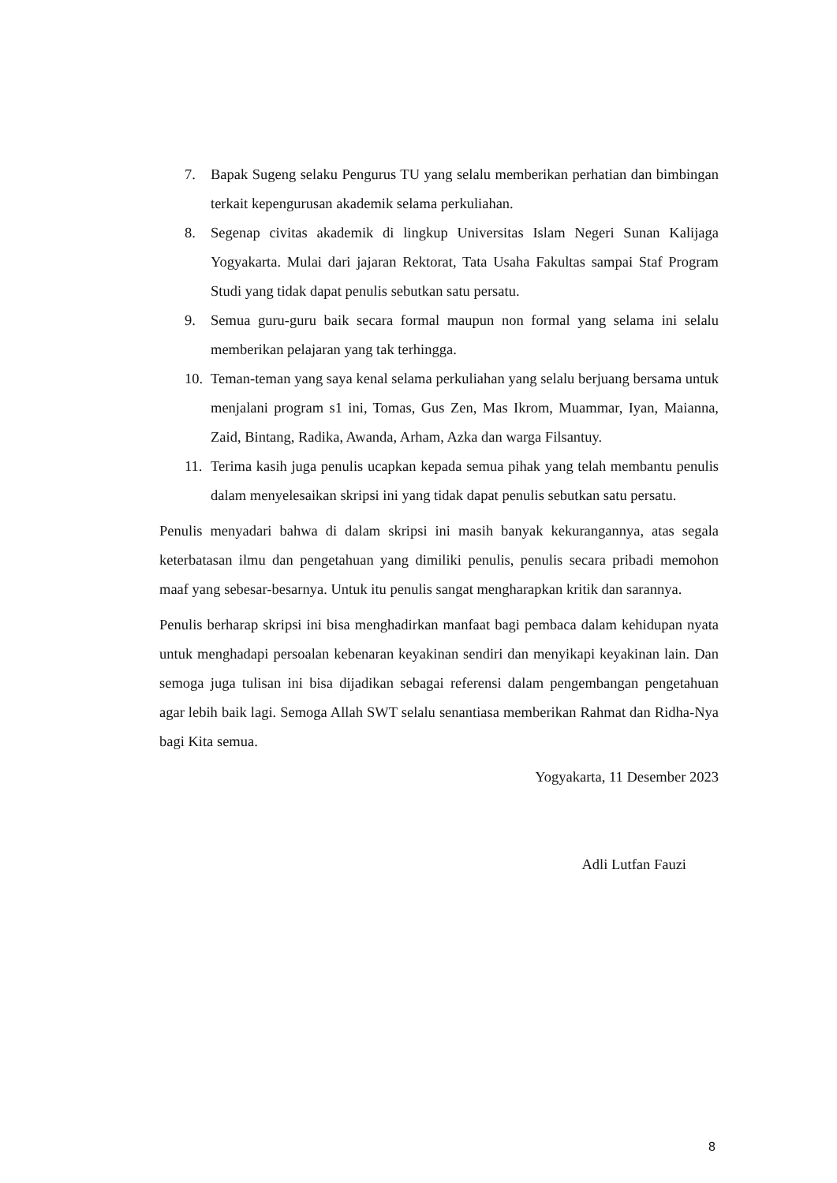7. Bapak Sugeng selaku Pengurus TU yang selalu memberikan perhatian dan bimbingan terkait kepengurusan akademik selama perkuliahan.
8. Segenap civitas akademik di lingkup Universitas Islam Negeri Sunan Kalijaga Yogyakarta. Mulai dari jajaran Rektorat, Tata Usaha Fakultas sampai Staf Program Studi yang tidak dapat penulis sebutkan satu persatu.
9. Semua guru-guru baik secara formal maupun non formal yang selama ini selalu memberikan pelajaran yang tak terhingga.
10. Teman-teman yang saya kenal selama perkuliahan yang selalu berjuang bersama untuk menjalani program s1 ini, Tomas, Gus Zen, Mas Ikrom, Muammar, Iyan, Maianna, Zaid, Bintang, Radika, Awanda, Arham, Azka dan warga Filsantuy.
11. Terima kasih juga penulis ucapkan kepada semua pihak yang telah membantu penulis dalam menyelesaikan skripsi ini yang tidak dapat penulis sebutkan satu persatu.
Penulis menyadari bahwa di dalam skripsi ini masih banyak kekurangannya, atas segala keterbatasan ilmu dan pengetahuan yang dimiliki penulis, penulis secara pribadi memohon maaf yang sebesar-besarnya. Untuk itu penulis sangat mengharapkan kritik dan sarannya.
Penulis berharap skripsi ini bisa menghadirkan manfaat bagi pembaca dalam kehidupan nyata untuk menghadapi persoalan kebenaran keyakinan sendiri dan menyikapi keyakinan lain. Dan semoga juga tulisan ini bisa dijadikan sebagai referensi dalam pengembangan pengetahuan agar lebih baik lagi. Semoga Allah SWT selalu senantiasa memberikan Rahmat dan Ridha-Nya bagi Kita semua.
Yogyakarta, 11 Desember 2023
Adli Lutfan Fauzi
8